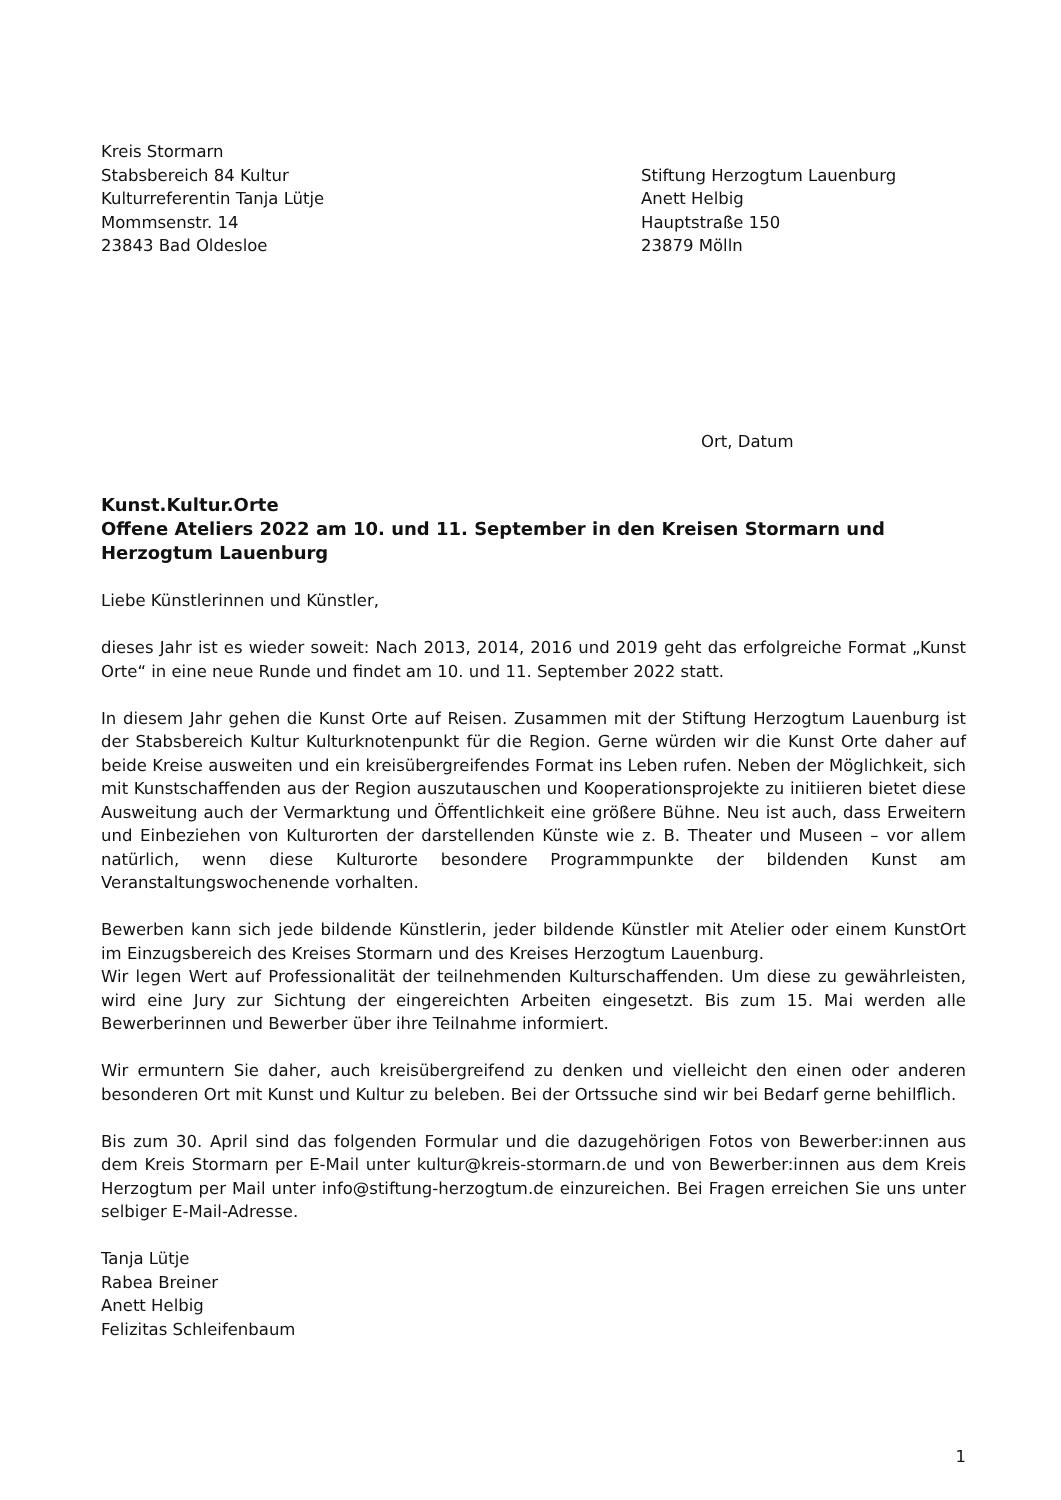Kreis Stormarn
Stabsbereich 84 Kultur
Kulturreferentin Tanja Lütje
Mommsenstr. 14
23843 Bad Oldesloe
Stiftung Herzogtum Lauenburg
Anett Helbig
Hauptstraße 150
23879 Mölln
Ort, Datum
Kunst.Kultur.Orte
Offene Ateliers 2022 am 10. und 11. September in den Kreisen Stormarn und Herzogtum Lauenburg
Liebe Künstlerinnen und Künstler,
dieses Jahr ist es wieder soweit: Nach 2013, 2014, 2016 und 2019 geht das erfolgreiche Format „Kunst Orte“ in eine neue Runde und findet am 10. und 11. September 2022 statt.
In diesem Jahr gehen die Kunst Orte auf Reisen. Zusammen mit der Stiftung Herzogtum Lauenburg ist der Stabsbereich Kultur Kulturknotenpunkt für die Region. Gerne würden wir die Kunst Orte daher auf beide Kreise ausweiten und ein kreisübergreifendes Format ins Leben rufen. Neben der Möglichkeit, sich mit Kunstschaffenden aus der Region auszutauschen und Kooperationsprojekte zu initiieren bietet diese Ausweitung auch der Vermarktung und Öffentlichkeit eine größere Bühne. Neu ist auch, dass Erweitern und Einbeziehen von Kulturorten der darstellenden Künste wie z. B. Theater und Museen – vor allem natürlich, wenn diese Kulturorte besondere Programmpunkte der bildenden Kunst am Veranstaltungswochenende vorhalten.
Bewerben kann sich jede bildende Künstlerin, jeder bildende Künstler mit Atelier oder einem KunstOrt im Einzugsbereich des Kreises Stormarn und des Kreises Herzogtum Lauenburg.
Wir legen Wert auf Professionalität der teilnehmenden Kulturschaffenden. Um diese zu gewährleisten, wird eine Jury zur Sichtung der eingereichten Arbeiten eingesetzt. Bis zum 15. Mai werden alle Bewerberinnen und Bewerber über ihre Teilnahme informiert.
Wir ermuntern Sie daher, auch kreisübergreifend zu denken und vielleicht den einen oder anderen besonderen Ort mit Kunst und Kultur zu beleben. Bei der Ortssuche sind wir bei Bedarf gerne behilflich.
Bis zum 30. April sind das folgenden Formular und die dazugehörigen Fotos von Bewerber:innen aus dem Kreis Stormarn per E-Mail unter kultur@kreis-stormarn.de und von Bewerber:innen aus dem Kreis Herzogtum per Mail unter info@stiftung-herzogtum.de einzureichen. Bei Fragen erreichen Sie uns unter selbiger E-Mail-Adresse.
Tanja Lütje
Rabea Breiner
Anett Helbig
Felizitas Schleifenbaum
1